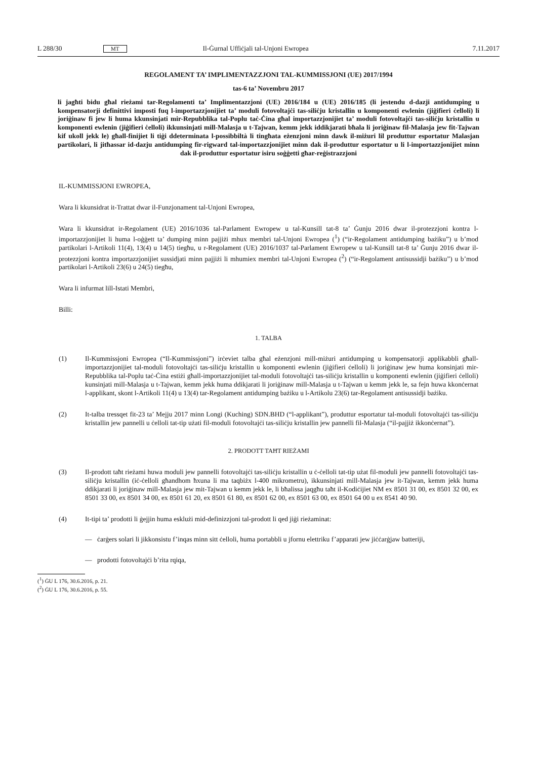L 288/30 MT Il-Ġurnal Uffiċjali tal-Unjoni Ewropea 7.11.2017
REGOLAMENT TA’ IMPLIMENTAZZJONI TAL-KUMMISSJONI (UE) 2017/1994
tas-6 ta’ Novembru 2017
li jagħti bidu għal rieżami tar-Regolamenti ta’ Implimentazzjoni (UE) 2016/184 u (UE) 2016/185 (li jestendu d-dazji antidumping u kompensatorji definittivi imposti fuq l-importazzjonijiet ta’ moduli fotovoltajċi tas-siliċju kristallin u komponenti ewlenin (jiġifieri ċelloli) li joriġinaw fi jew li huma kkunsinjati mir-Repubblika tal-Poplu taċ-Ċina għal importazzjonijiet ta’ moduli fotovoltajċi tas-siliċju kristallin u komponenti ewlenin (jiġifieri ċelloli) ikkunsinjati mill-Malasja u t-Tajwan, kemm jekk iddikjarati bħala li joriġinaw fil-Malasja jew fit-Tajwan kif ukoll jekk le) għall-finijiet li tiġi ddeterminata l-possibbiltà li tingħata eżenzjoni minn dawk il-miżuri lil produttur esportatur Malasjan partikolari, li jitħassar id-dazju antidumping fir-rigward tal-importazzjonijiet minn dak il-produttur esportatur u li l-importazzjonijiet minn dak il-produttur esportatur isiru soġġetti għar-reġistrazzjoni
IL-KUMMISSJONI EWROPEA,
Wara li kkunsidrat it-Trattat dwar il-Funzjonament tal-Unjoni Ewropea,
Wara li kkunsidrat ir-Regolament (UE) 2016/1036 tal-Parlament Ewropew u tal-Kunsill tat-8 ta’ Ġunju 2016 dwar il-protezzjoni kontra l-importazzjonijiet li huma l-oġġett ta’ dumping minn pajjiżi mhux membri tal-Unjoni Ewropea (<sup>1</sup>) (“ir-Regolament antidumping bażiku”) u b’mod partikolari l-Artikoli 11(4), 13(4) u 14(5) tiegħu, u r-Regolament (UE) 2016/1037 tal-Parlament Ewropew u tal-Kunsill tat-8 ta’ Ġunju 2016 dwar il-protezzjoni kontra importazzjonijiet sussidjati minn pajjiżi li mhumiex membri tal-Unjoni Ewropea (<sup>2</sup>) (“ir-Regolament antisussidji bażiku”) u b’mod partikolari l-Artikoli 23(6) u 24(5) tiegħu,
Wara li infurmat lill-Istati Membri,
Billi:
1. TALBA
(1) Il-Kummissjoni Ewropea (“Il-Kummissjoni”) irċeviet talba għal eżenzjoni mill-miżuri antidumping u kompensatorji applikabbli għall-importazzjonijiet tal-moduli fotovoltajċi tas-siliċju kristallin u komponenti ewlenin (jiġifieri ċelloli) li joriġinaw jew huma konsinjati mir-Repubblika tal-Poplu taċ-Ċina estiżi għall-importazzjonijiet tal-moduli fotovoltajċi tas-siliċju kristallin u komponenti ewlenin (jiġifieri ċelloli) kunsinjati mill-Malasja u t-Tajwan, kemm jekk huma ddikjarati li joriġinaw mill-Malasja u t-Tajwan u kemm jekk le, sa fejn huwa kkonċernat l-applikant, skont l-Artikoli 11(4) u 13(4) tar-Regolament antidumping bażiku u l-Artikolu 23(6) tar-Regolament antisussidji bażiku.
(2) It-talba tressqet fit-23 ta’ Mejju 2017 minn Longi (Kuching) SDN.BHD (“l-applikant”), produttur esportatur tal-moduli fotovoltajċi tas-siliċju kristallin jew pannelli u ċelloli tat-tip użati fil-moduli fotovoltajċi tas-siliċju kristallin jew pannelli fil-Malasja (“il-pajjiż ikkonċernat”).
2. PRODOTT TAĦT RIEŻAMI
(3) Il-prodott taħt rieżami huwa moduli jew pannelli fotovoltajċi tas-siliċju kristallin u ċ-ċelloli tat-tip użat fil-moduli jew pannelli fotovoltajċi tas-siliċju kristallin (iċ-ċelloli għandhom ħxuna li ma taqbiżx l-400 mikrometru), ikkunsinjati mill-Malasja jew it-Tajwan, kemm jekk huma ddikjarati li joriġinaw mill-Malasja jew mit-Tajwan u kemm jekk le, li bħalissa jaqgħu taħt il-Kodiċijiet NM ex 8501 31 00, ex 8501 32 00, ex 8501 33 00, ex 8501 34 00, ex 8501 61 20, ex 8501 61 80, ex 8501 62 00, ex 8501 63 00, ex 8501 64 00 u ex 8541 40 90.
(4) It-tipi ta’ prodotti li ġejjin huma esklużi mid-definizzjoni tal-prodott li qed jiġi rieżaminat:
— ċarġers solari li jikkonsistu f’inqas minn sitt ċelloli, huma portabbli u jfornu elettriku f’apparati jew jiċċarġjaw batteriji,
— prodotti fotovoltajċi b’rita rqiqa,
(<sup>1</sup>) ĠU L 176, 30.6.2016, p. 21.
(<sup>2</sup>) ĠU L 176, 30.6.2016, p. 55.